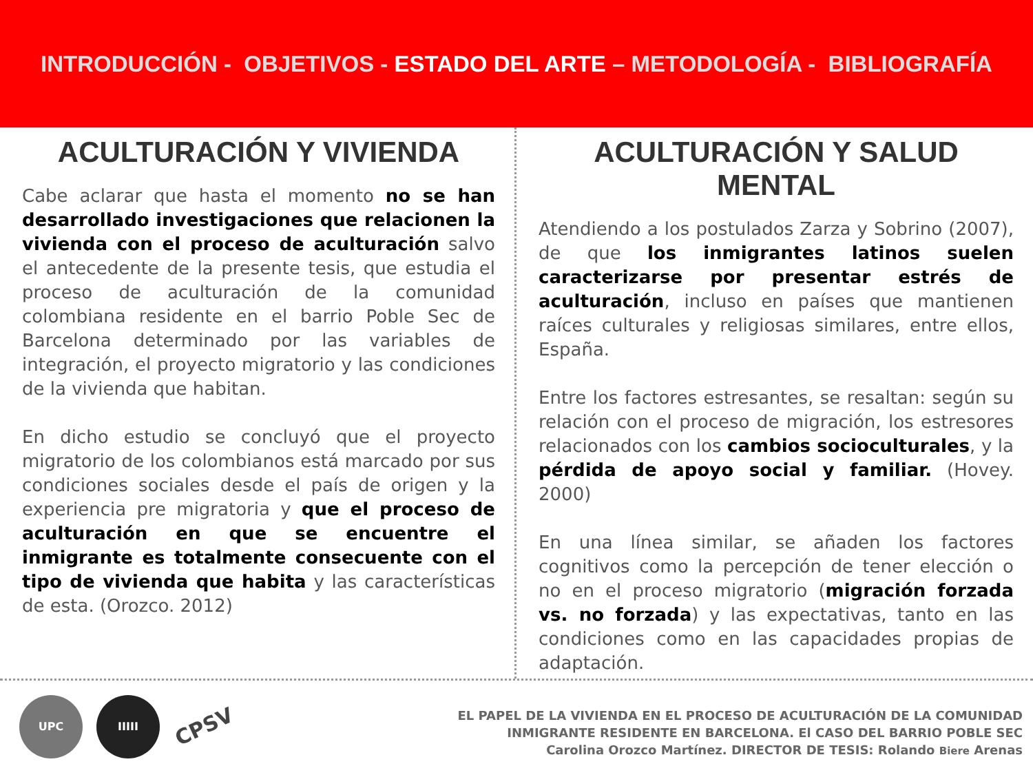INTRODUCCIÓN - OBJETIVOS - ESTADO DEL ARTE – METODOLOGÍA - BIBLIOGRAFÍA
ACULTURACIÓN Y VIVIENDA
Cabe aclarar que hasta el momento no se han desarrollado investigaciones que relacionen la vivienda con el proceso de aculturación salvo el antecedente de la presente tesis, que estudia el proceso de aculturación de la comunidad colombiana residente en el barrio Poble Sec de Barcelona determinado por las variables de integración, el proyecto migratorio y las condiciones de la vivienda que habitan.
En dicho estudio se concluyó que el proyecto migratorio de los colombianos está marcado por sus condiciones sociales desde el país de origen y la experiencia pre migratoria y que el proceso de aculturación en que se encuentre el inmigrante es totalmente consecuente con el tipo de vivienda que habita y las características de esta. (Orozco. 2012)
ACULTURACIÓN Y SALUD MENTAL
Atendiendo a los postulados Zarza y Sobrino (2007), de que los inmigrantes latinos suelen caracterizarse por presentar estrés de aculturación, incluso en países que mantienen raíces culturales y religiosas similares, entre ellos, España.
Entre los factores estresantes, se resaltan: según su relación con el proceso de migración, los estresores relacionados con los cambios socioculturales, y la pérdida de apoyo social y familiar. (Hovey. 2000)
En una línea similar, se añaden los factores cognitivos como la percepción de tener elección o no en el proceso migratorio (migración forzada vs. no forzada) y las expectativas, tanto en las condiciones como en las capacidades propias de adaptación.
UPC IIIII
CPSV
EL PAPEL DE LA VIVIENDA EN EL PROCESO DE ACULTURACIÓN DE LA COMUNIDAD
INMIGRANTE RESIDENTE EN BARCELONA. El CASO DEL BARRIO POBLE SEC
Carolina Orozco Martínez. DIRECTOR DE TESIS: Rolando Biere Arenas